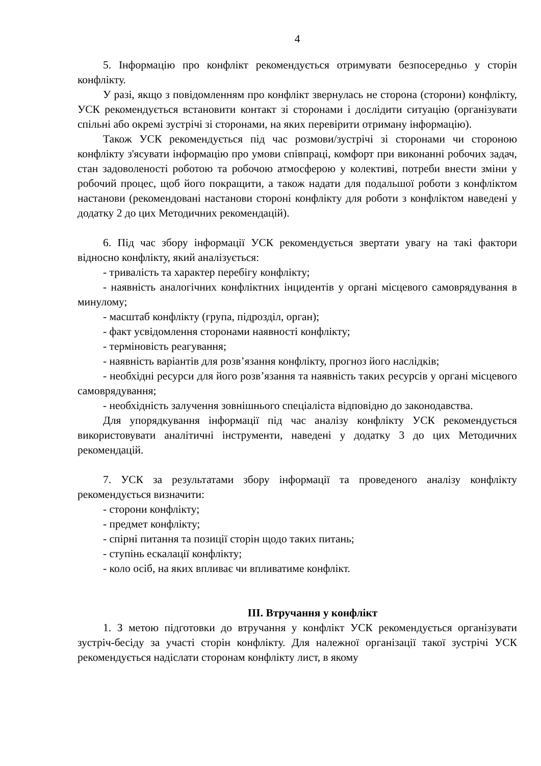4
5. Інформацію про конфлікт рекомендується отримувати безпосередньо у сторін конфлікту.
У разі, якщо з повідомленням про конфлікт звернулась не сторона (сторони) конфлікту, УСК рекомендується встановити контакт зі сторонами і дослідити ситуацію (організувати спільні або окремі зустрічі зі сторонами, на яких перевірити отриману інформацію).
Також УСК рекомендується під час розмови/зустрічі зі сторонами чи стороною конфлікту з'ясувати інформацію про умови співпраці, комфорт при виконанні робочих задач, стан задоволеності роботою та робочою атмосферою у колективі, потреби внести зміни у робочий процес, щоб його покращити, а також надати для подальшої роботи з конфліктом настанови (рекомендовані настанови стороні конфлікту для роботи з конфліктом наведені у додатку 2 до цих Методичних рекомендацій).
6. Під час збору інформації УСК рекомендується звертати увагу на такі фактори відносно конфлікту, який аналізується:
- тривалість та характер перебігу конфлікту;
- наявність аналогічних конфліктних інцидентів у органі місцевого самоврядування в минулому;
- масштаб конфлікту (група, підрозділ, орган);
- факт усвідомлення сторонами наявності конфлікту;
- терміновість реагування;
- наявність варіантів для розв’язання конфлікту, прогноз його наслідків;
- необхідні ресурси для його розв’язання та наявність таких ресурсів у органі місцевого самоврядування;
- необхідність залучення зовнішнього спеціаліста відповідно до законодавства.
Для упорядкування інформації під час аналізу конфлікту УСК рекомендується використовувати аналітичні інструменти, наведені у додатку 3 до цих Методичних рекомендацій.
7. УСК за результатами збору інформації та проведеного аналізу конфлікту рекомендується визначити:
- сторони конфлікту;
- предмет конфлікту;
- спірні питання та позиції сторін щодо таких питань;
- ступінь ескалації конфлікту;
- коло осіб, на яких впливає чи впливатиме конфлікт.
III. Втручання у конфлікт
1. З метою підготовки до втручання у конфлікт УСК рекомендується організувати зустріч-бесіду за участі сторін конфлікту. Для належної організації такої зустрічі УСК рекомендується надіслати сторонам конфлікту лист, в якому